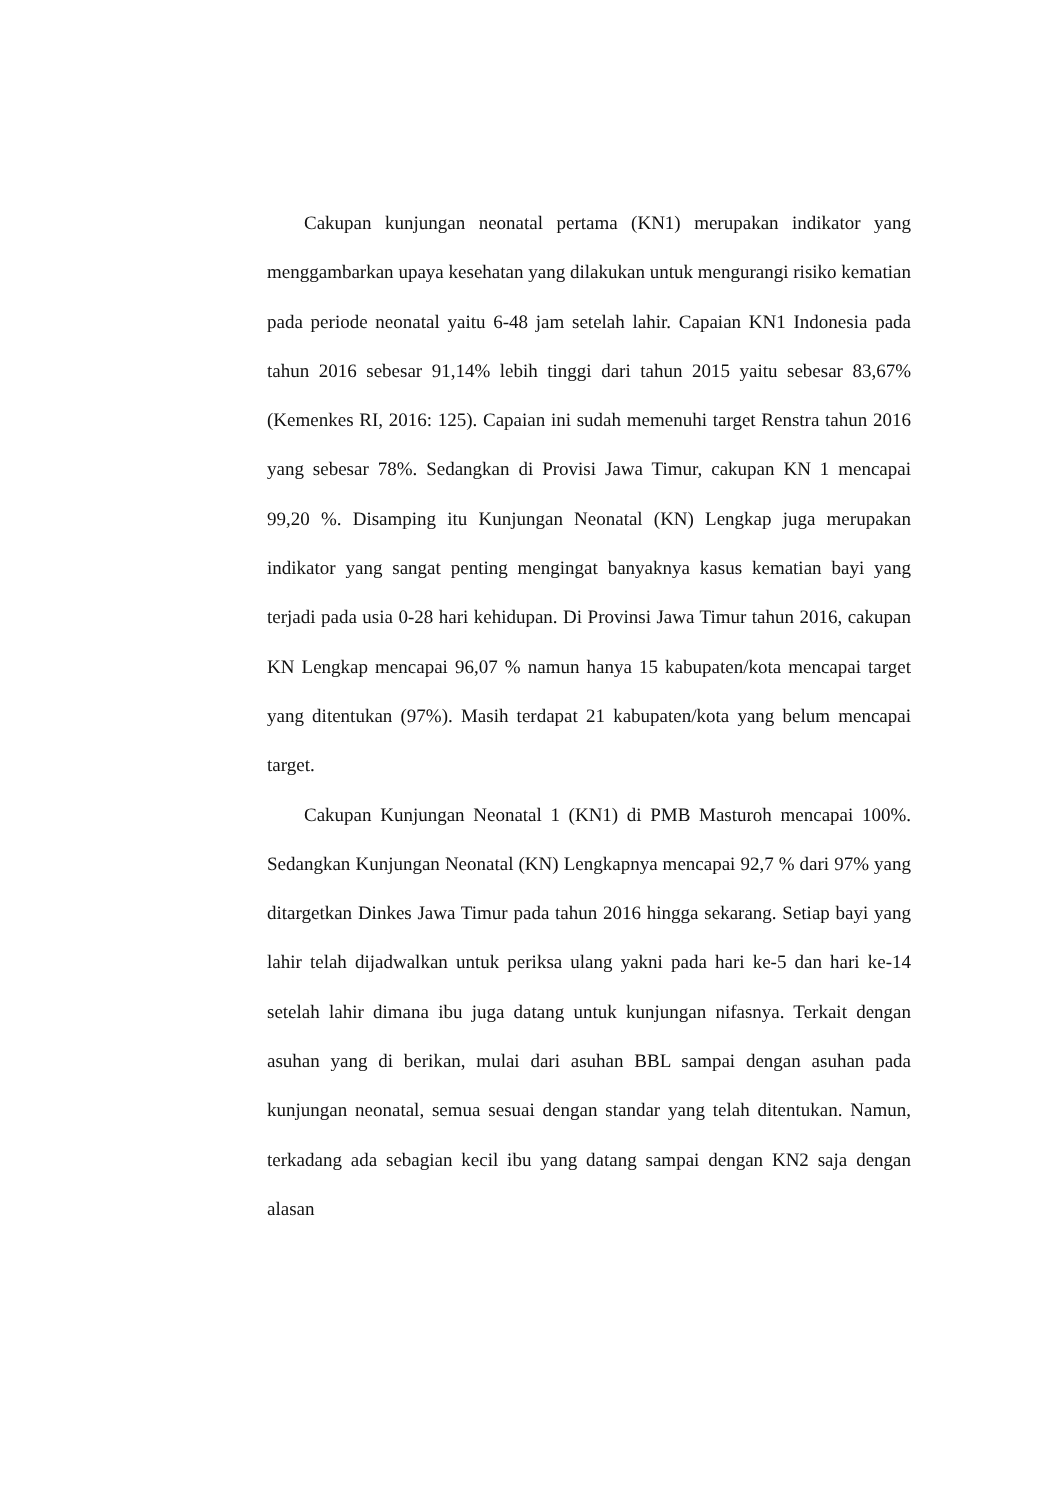Cakupan kunjungan neonatal pertama (KN1) merupakan indikator yang menggambarkan upaya kesehatan yang dilakukan untuk mengurangi risiko kematian pada periode neonatal yaitu 6-48 jam setelah lahir. Capaian KN1 Indonesia pada tahun 2016 sebesar 91,14% lebih tinggi dari tahun 2015 yaitu sebesar 83,67% (Kemenkes RI, 2016: 125). Capaian ini sudah memenuhi target Renstra tahun 2016 yang sebesar 78%. Sedangkan di Provisi Jawa Timur, cakupan KN 1 mencapai 99,20 %. Disamping itu Kunjungan Neonatal (KN) Lengkap juga merupakan indikator yang sangat penting mengingat banyaknya kasus kematian bayi yang terjadi pada usia 0-28 hari kehidupan. Di Provinsi Jawa Timur tahun 2016, cakupan KN Lengkap mencapai 96,07 % namun hanya 15 kabupaten/kota mencapai target yang ditentukan (97%). Masih terdapat 21 kabupaten/kota yang belum mencapai target.
Cakupan Kunjungan Neonatal 1 (KN1) di PMB Masturoh mencapai 100%. Sedangkan Kunjungan Neonatal (KN) Lengkapnya mencapai 92,7 % dari 97% yang ditargetkan Dinkes Jawa Timur pada tahun 2016 hingga sekarang. Setiap bayi yang lahir telah dijadwalkan untuk periksa ulang yakni pada hari ke-5 dan hari ke-14 setelah lahir dimana ibu juga datang untuk kunjungan nifasnya. Terkait dengan asuhan yang di berikan, mulai dari asuhan BBL sampai dengan asuhan pada kunjungan neonatal, semua sesuai dengan standar yang telah ditentukan. Namun, terkadang ada sebagian kecil ibu yang datang sampai dengan KN2 saja dengan alasan